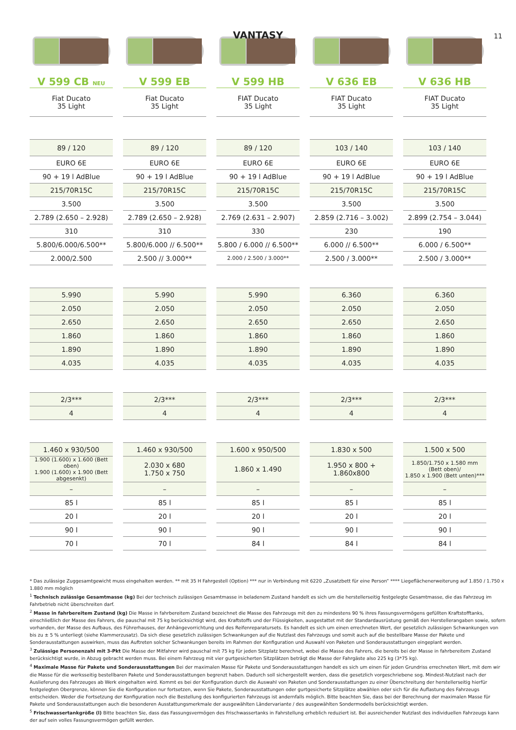VANTASY 11
| V 599 CB NEU | V 599 EB | V 599 HB | V 636 EB | V 636 HB |
| --- | --- | --- | --- | --- |
| Fiat Ducato 35 Light | Fiat Ducato 35 Light | FIAT Ducato 35 Light | FIAT Ducato 35 Light | FIAT Ducato 35 Light |
| 89 / 120 | 89 / 120 | 89 / 120 | 103 / 140 | 103 / 140 |
| EURO 6E | EURO 6E | EURO 6E | EURO 6E | EURO 6E |
| 90 + 19 l AdBlue | 90 + 19 l AdBlue | 90 + 19 l AdBlue | 90 + 19 l AdBlue | 90 + 19 l AdBlue |
| 215/70R15C | 215/70R15C | 215/70R15C | 215/70R15C | 215/70R15C |
| 3.500 | 3.500 | 3.500 | 3.500 | 3.500 |
| 2.789 (2.650 – 2.928) | 2.789 (2.650 – 2.928) | 2.769 (2.631 – 2.907) | 2.859 (2.716 – 3.002) | 2.899 (2.754 – 3.044) |
| 310 | 310 | 330 | 230 | 190 |
| 5.800/6.000/6.500** | 5.800/6.000 // 6.500** | 5.800 / 6.000 // 6.500** | 6.000 // 6.500** | 6.000 / 6.500** |
| 2.000/2.500 | 2.500 // 3.000** | 2.000 / 2.500 / 3.000** | 2.500 / 3.000** | 2.500 / 3.000** |
| 5.990 | 5.990 | 5.990 | 6.360 | 6.360 |
| 2.050 | 2.050 | 2.050 | 2.050 | 2.050 |
| 2.650 | 2.650 | 2.650 | 2.650 | 2.650 |
| 1.860 | 1.860 | 1.860 | 1.860 | 1.860 |
| 1.890 | 1.890 | 1.890 | 1.890 | 1.890 |
| 4.035 | 4.035 | 4.035 | 4.035 | 4.035 |
| 2/3*** | 2/3*** | 2/3*** | 2/3*** | 2/3*** |
| 4 | 4 | 4 | 4 | 4 |
| 1.460 x 930/500 | 1.460 x 930/500 | 1.600 x 950/500 | 1.830 x 500 | 1.500 x 500 |
| 1.900 (1.600) x 1.600 (Bett oben) 1.900 (1.600) x 1.900 (Bett abgesenkt) | 2.030 x 680 1.750 x 750 | 1.860 x 1.490 | 1.950 x 800 + 1.860x800 | 1.850/1.750 x 1.580 mm (Bett oben)/ 1.850 x 1.900 (Bett unten)*** |
| – | – | – | – | – |
| 85 l | 85 l | 85 l | 85 l | 85 l |
| 20 l | 20 l | 20 l | 20 l | 20 l |
| 90 l | 90 l | 90 l | 90 l | 90 l |
| 70 l | 70 l | 84 l | 84 l | 84 l |
* Das zulässige Zuggesamtgewicht muss eingehalten werden. ** mit 35 H Fahrgestell (Option) *** nur in Verbindung mit 6220 „Zusatzbett für eine Person“ **** Liegeflächenerweiterung auf 1.850 / 1.750 x 1.880 mm möglich
<sup>1</sup> Technisch zulässige Gesamtmasse (kg) Bei der technisch zulässigen Gesamtmasse in beladenem Zustand handelt es sich um die herstellerseitig festgelegte Gesamtmasse, die das Fahrzeug im Fahrbetrieb nicht überschreiten darf.
<sup>2</sup> Masse in fahrbereitem Zustand (kg) Die Masse in fahrbereitem Zustand bezeichnet die Masse des Fahrzeugs mit den zu mindestens 90 % ihres Fassungsvermögens gefüllten Kraftstofftanks, einschließlich der Masse des Fahrers, die pauschal mit 75 kg berücksichtigt wird, des Kraftstoffs und der Flüssigkeiten, ausgestattet mit der Standardausrüstung gemäß den Herstellerangaben sowie, sofern vorhanden, der Masse des Aufbaus, des Führerhauses, der Anhängevorrichtung und des Reifenreparatursets. Es handelt es sich um einen errechneten Wert, der gesetzlich zulässigen Schwankungen von bis zu ± 5 % unterliegt (siehe Klammerzusatz). Da sich diese gesetzlich zulässigen Schwankungen auf die Nutzlast des Fahrzeugs und somit auch auf die bestellbare Masse der Pakete und Sonderausstattungen auswirken, muss das Auftreten solcher Schwankungen bereits im Rahmen der Konfiguration und Auswahl von Paketen und Sonderausstattungen eingeplant werden.
<sup>3</sup> Zulässige Personenzahl mit 3-Pkt Die Masse der Mitfahrer wird pauschal mit 75 kg für jeden Sitzplatz berechnet, wobei die Masse des Fahrers, die bereits bei der Masse in fahrbereitem Zustand berücksichtigt wurde, in Abzug gebracht werden muss. Bei einem Fahrzeug mit vier gurtgesicherten Sitzplätzen beträgt die Masse der Fahrgäste also 225 kg (3*75 kg).
<sup>4</sup> Maximale Masse für Pakete und Sonderausstattungen Bei der maximalen Masse für Pakete und Sonderausstattungen handelt es sich um einen für jeden Grundriss errechneten Wert, mit dem wir die Masse für die werksseitig bestellbaren Pakete und Sonderausstattungen begrenzt haben. Dadurch soll sichergestellt werden, dass die gesetzlich vorgeschriebene sog. Mindest-Nutzlast nach der Auslieferung des Fahrzeuges ab Werk eingehalten wird. Kommt es bei der Konfiguration durch die Auswahl von Paketen und Sonderausstattungen zu einer Überschreitung der herstellerseitig hierfür festgelegten Obergrenze, können Sie die Konfiguration nur fortsetzen, wenn Sie Pakete, Sonderausstattungen oder gurtgesicherte Sitzplätze abwählen oder sich für die Auflastung des Fahrzeugs entscheiden. Weder die Fortsetzung der Konfiguration noch die Bestellung des konfigurierten Fahrzeugs ist andernfalls möglich. Bitte beachten Sie, dass bei der Berechnung der maximalen Masse für Pakete und Sonderausstattungen auch die besonderen Ausstattungsmerkmale der ausgewählten Ländervariante / des ausgewählten Sondermodells berücksichtigt werden.
<sup>5</sup> Frischwassertankgröße (l) Bitte beachten Sie, dass das Fassungsvermögen des Frischwassertanks in Fahrstellung erheblich reduziert ist. Bei ausreichender Nutzlast des individuellen Fahrzeugs kann der auf sein volles Fassungsvermögen gefüllt werden.